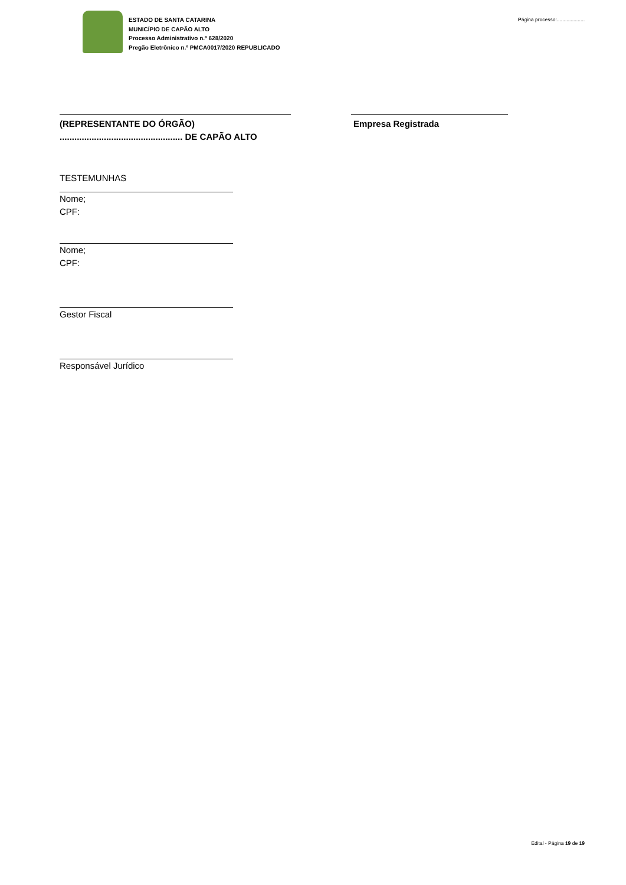ESTADO DE SANTA CATARINA
MUNICÍPIO DE CAPÃO ALTO
Processo Administrativo n.º 628/2020
Pregão Eletrônico n.º PMCA0017/2020 REPUBLICADO
Página processo:....................
(REPRESENTANTE DO ÓRGÃO)
.................................................. DE CAPÃO ALTO
Empresa Registrada
TESTEMUNHAS
Nome;
CPF:
Nome;
CPF:
Gestor Fiscal
Responsável Jurídico
Edital - Página 19 de 19